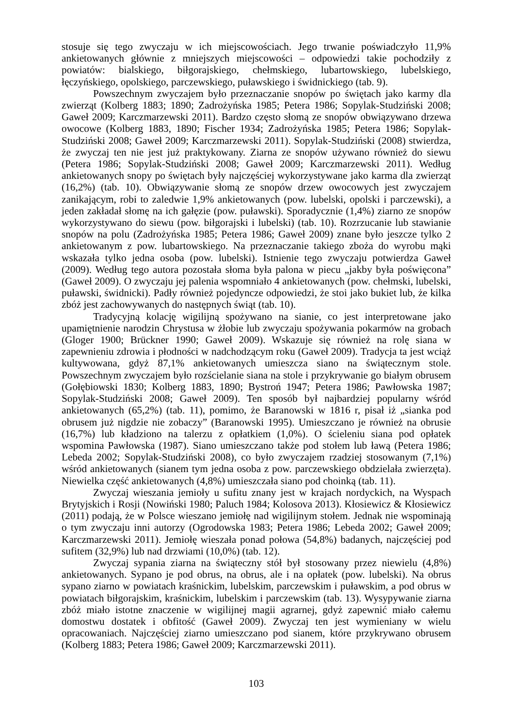stosuje się tego zwyczaju w ich miejscowościach. Jego trwanie poświadczyło 11,9% ankietowanych głównie z mniejszych miejscowości – odpowiedzi takie pochodziły z powiatów: bialskiego, biłgorajskiego, chełmskiego, lubartowskiego, lubelskiego, łęczyńskiego, opolskiego, parczewskiego, puławskiego i świdnickiego (tab. 9).
Powszechnym zwyczajem było przeznaczanie snopów po świętach jako karmy dla zwierząt (Kolberg 1883; 1890; Zadrożyńska 1985; Petera 1986; Sopylak-Studziński 2008; Gaweł 2009; Karczmarzewski 2011). Bardzo często słomą ze snopów obwiązywano drzewa owocowe (Kolberg 1883, 1890; Fischer 1934; Zadrożyńska 1985; Petera 1986; Sopylak-Studziński 2008; Gaweł 2009; Karczmarzewski 2011). Sopylak-Studziński (2008) stwierdza, że zwyczaj ten nie jest już praktykowany. Ziarna ze snopów używano również do siewu (Petera 1986; Sopylak-Studziński 2008; Gaweł 2009; Karczmarzewski 2011). Według ankietowanych snopy po świętach były najczęściej wykorzystywane jako karma dla zwierząt (16,2%) (tab. 10). Obwiązywanie słomą ze snopów drzew owocowych jest zwyczajem zanikającym, robi to zaledwie 1,9% ankietowanych (pow. lubelski, opolski i parczewski), a jeden zakładał słomę na ich gałęzie (pow. puławski). Sporadycznie (1,4%) ziarno ze snopów wykorzystywano do siewu (pow. biłgorajski i lubelski) (tab. 10). Rozrzucanie lub stawianie snopów na polu (Zadrożyńska 1985; Petera 1986; Gaweł 2009) znane było jeszcze tylko 2 ankietowanym z pow. lubartowskiego. Na przeznaczanie takiego zboża do wyrobu mąki wskazała tylko jedna osoba (pow. lubelski). Istnienie tego zwyczaju potwierdza Gaweł (2009). Według tego autora pozostała słoma była palona w piecu „jakby była poświęcona” (Gaweł 2009). O zwyczaju jej palenia wspomniało 4 ankietowanych (pow. chełmski, lubelski, puławski, świdnicki). Padły również pojedyncze odpowiedzi, że stoi jako bukiet lub, że kilka zbóż jest zachowywanych do następnych świąt (tab. 10).
Tradycyjną kolację wigilijną spożywano na sianie, co jest interpretowane jako upamiętnienie narodzin Chrystusa w żłobie lub zwyczaju spożywania pokarmów na grobach (Gloger 1900; Brückner 1990; Gaweł 2009). Wskazuje się również na rolę siana w zapewnieniu zdrowia i płodności w nadchodzącym roku (Gaweł 2009). Tradycja ta jest wciąż kultywowana, gdyż 87,1% ankietowanych umieszcza siano na świątecznym stole. Powszechnym zwyczajem było rozścielanie siana na stole i przykrywanie go białym obrusem (Gołębiowski 1830; Kolberg 1883, 1890; Bystroń 1947; Petera 1986; Pawłowska 1987; Sopylak-Studziński 2008; Gaweł 2009). Ten sposób był najbardziej popularny wśród ankietowanych (65,2%) (tab. 11), pomimo, że Baranowski w 1816 r, pisał iż „sianka pod obrusem już nigdzie nie zobaczy” (Baranowski 1995). Umieszczano je również na obrusie (16,7%) lub kładziono na talerzu z opłatkiem (1,0%). O ścieleniu siana pod opłatek wspomina Pawłowska (1987). Siano umieszczano także pod stołem lub ławą (Petera 1986; Lebeda 2002; Sopylak-Studziński 2008), co było zwyczajem rzadziej stosowanym (7,1%) wśród ankietowanych (sianem tym jedna osoba z pow. parczewskiego obdzielała zwierzęta). Niewielka część ankietowanych (4,8%) umieszczała siano pod choinką (tab. 11).
Zwyczaj wieszania jemioły u sufitu znany jest w krajach nordyckich, na Wyspach Brytyjskich i Rosji (Nowiński 1980; Paluch 1984; Kolosova 2013). Kłosiewicz & Kłosiewicz (2011) podają, że w Polsce wieszano jemiołę nad wigilijnym stołem. Jednak nie wspominają o tym zwyczaju inni autorzy (Ogrodowska 1983; Petera 1986; Lebeda 2002; Gaweł 2009; Karczmarzewski 2011). Jemiołę wieszała ponad połowa (54,8%) badanych, najczęściej pod sufitem (32,9%) lub nad drzwiami (10,0%) (tab. 12).
Zwyczaj sypania ziarna na świąteczny stół był stosowany przez niewielu (4,8%) ankietowanych. Sypano je pod obrus, na obrus, ale i na opłatek (pow. lubelski). Na obrus sypano ziarno w powiatach kraśnickim, lubelskim, parczewskim i puławskim, a pod obrus w powiatach biłgorajskim, kraśnickim, lubelskim i parczewskim (tab. 13). Wysypywanie ziarna zbóż miało istotne znaczenie w wigilijnej magii agrarnej, gdyż zapewnić miało całemu domostwu dostatek i obfitość (Gaweł 2009). Zwyczaj ten jest wymieniany w wielu opracowaniach. Najczęściej ziarno umieszczano pod sianem, które przykrywano obrusem (Kolberg 1883; Petera 1986; Gaweł 2009; Karczmarzewski 2011).
103